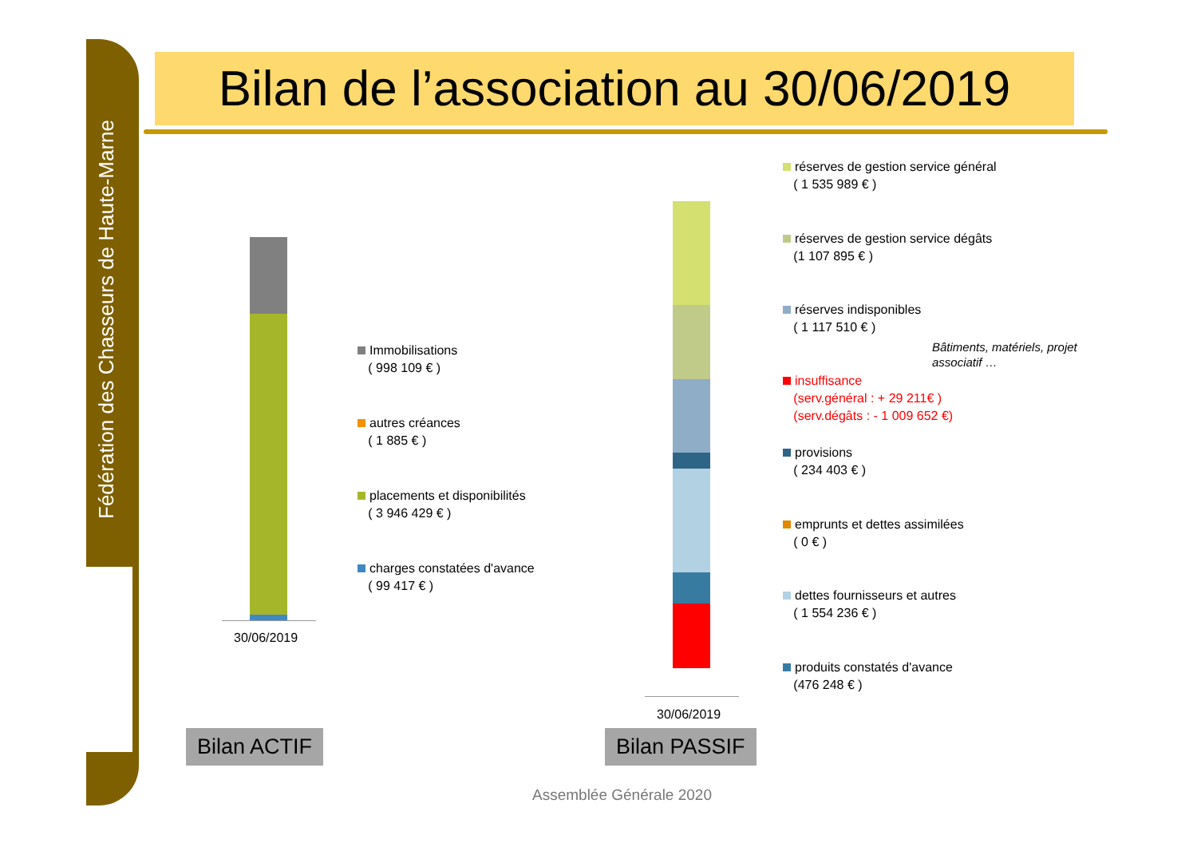Fédération des Chasseurs de Haute-Marne
Bilan de l’association au 30/06/2019
30/06/2019
Immobilisations
( 998 109 € )
autres créances
( 1 885 € )
placements et disponibilités
( 3 946 429 € )
charges constatées d'avance
( 99 417 € )
Bilan ACTIF
30/06/2019
réserves de gestion service général
( 1 535 989 € )
réserves de gestion service dégâts
(1 107 895 € )
réserves indisponibles
( 1 117 510 € )
Bâtiments, matériels, projet
associatif …
insuffisance
(serv.général : + 29 211€ )
(serv.dégâts : - 1 009 652 €)
provisions
( 234 403 € )
emprunts et dettes assimilées
( 0 € )
dettes fournisseurs et autres
( 1 554 236 € )
produits constatés d'avance
(476 248 € )
Bilan PASSIF
Assemblée Générale 2020